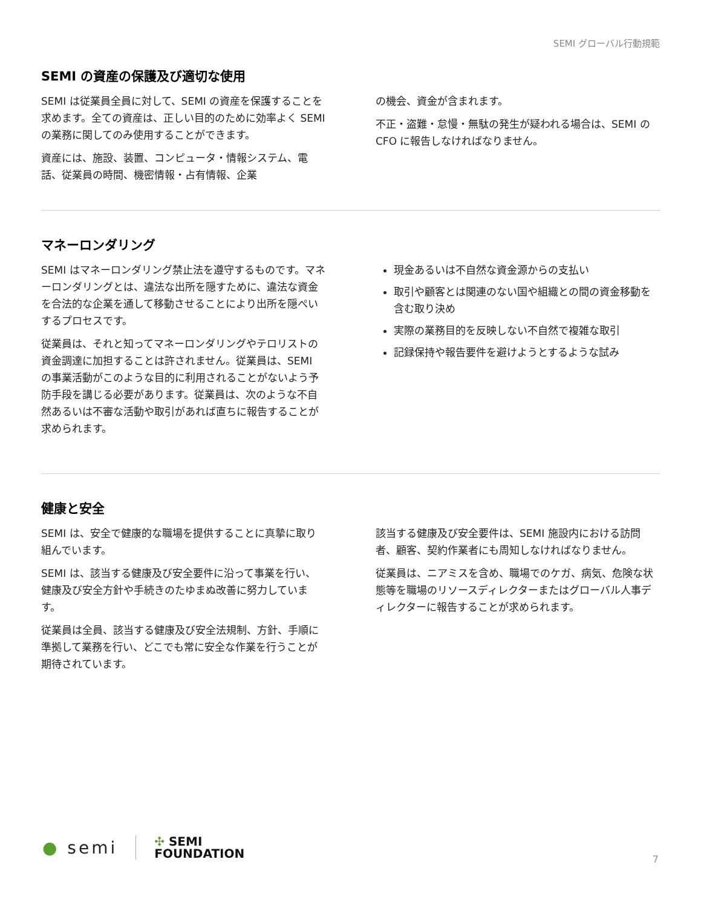SEMI グローバル行動規範
SEMI の資産の保護及び適切な使用
SEMI は従業員全員に対して、SEMI の資産を保護することを求めます。全ての資産は、正しい目的のために効率よく SEMI の業務に関してのみ使用することができます。
資産には、施設、装置、コンピュータ・情報システム、電話、従業員の時間、機密情報・占有情報、企業
の機会、資金が含まれます。
不正・盗難・怠慢・無駄の発生が疑われる場合は、SEMI の CFO に報告しなければなりません。
マネーロンダリング
SEMI はマネーロンダリング禁止法を遵守するものです。マネーロンダリングとは、違法な出所を隠すために、違法な資金を合法的な企業を通して移動させることにより出所を隠ぺいするプロセスです。
従業員は、それと知ってマネーロンダリングやテロリストの資金調達に加担することは許されません。従業員は、SEMI の事業活動がこのような目的に利用されることがないよう予防手段を講じる必要があります。従業員は、次のような不自然あるいは不審な活動や取引があれば直ちに報告することが求められます。
現金あるいは不自然な資金源からの支払い
取引や顧客とは関連のない国や組織との間の資金移動を含む取り決め
実際の業務目的を反映しない不自然で複雑な取引
記録保持や報告要件を避けようとするような試み
健康と安全
SEMI は、安全で健康的な職場を提供することに真摯に取り組んでいます。
SEMI は、該当する健康及び安全要件に沿って事業を行い、健康及び安全方針や手続きのたゆまぬ改善に努力しています。
従業員は全員、該当する健康及び安全法規制、方針、手順に準拠して業務を行い、どこでも常に安全な作業を行うことが期待されています。
該当する健康及び安全要件は、SEMI 施設内における訪問者、顧客、契約作業者にも周知しなければなりません。
従業員は、ニアミスを含め、職場でのケガ、病気、危険な状態等を職場のリソースディレクターまたはグローバル人事ディレクターに報告することが求められます。
● semi
✣ SEMI
FOUNDATION
7